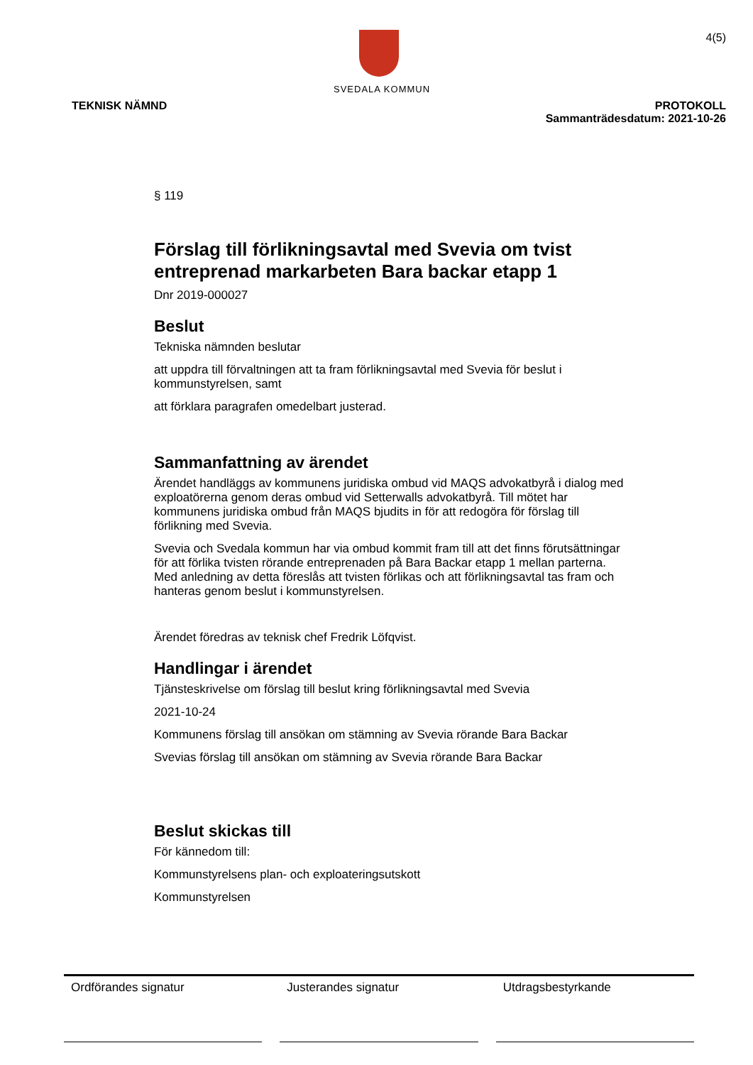SVEDALA KOMMUN
4(5)
TEKNISK NÄMND PROTOKOLL
Sammanträdesdatum: 2021-10-26
§ 119
Förslag till förlikningsavtal med Svevia om tvist entreprenad markarbeten Bara backar etapp 1
Dnr 2019-000027
Beslut
Tekniska nämnden beslutar
att uppdra till förvaltningen att ta fram förlikningsavtal med Svevia för beslut i kommunstyrelsen, samt
att förklara paragrafen omedelbart justerad.
Sammanfattning av ärendet
Ärendet handläggs av kommunens juridiska ombud vid MAQS advokatbyrå i dialog med exploatörerna genom deras ombud vid Setterwalls advokatbyrå. Till mötet har kommunens juridiska ombud från MAQS bjudits in för att redogöra för förslag till förlikning med Svevia.
Svevia och Svedala kommun har via ombud kommit fram till att det finns förutsättningar för att förlika tvisten rörande entreprenaden på Bara Backar etapp 1 mellan parterna. Med anledning av detta föreslås att tvisten förlikas och att förlikningsavtal tas fram och hanteras genom beslut i kommunstyrelsen.
Ärendet föredras av teknisk chef Fredrik Löfqvist.
Handlingar i ärendet
Tjänsteskrivelse om förslag till beslut kring förlikningsavtal med Svevia
2021-10-24
Kommunens förslag till ansökan om stämning av Svevia rörande Bara Backar
Svevias förslag till ansökan om stämning av Svevia rörande Bara Backar
Beslut skickas till
För kännedom till:
Kommunstyrelsens plan- och exploateringsutskott
Kommunstyrelsen
Ordförandes signatur Justerandes signatur Utdragsbestyrkande